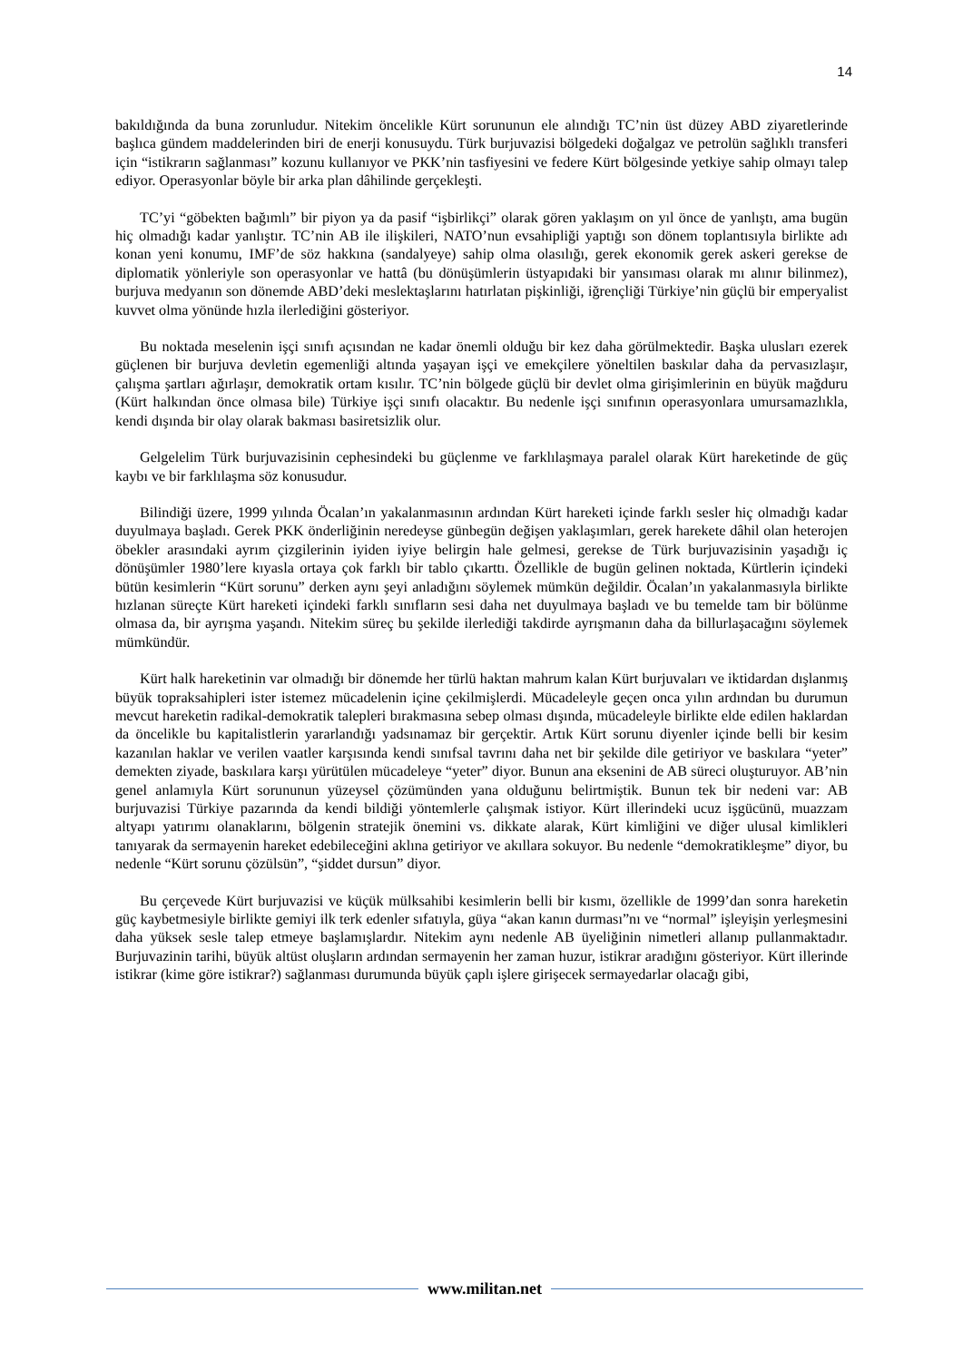14
bakıldığında da buna zorunludur. Nitekim öncelikle Kürt sorununun ele alındığı TC’nin üst düzey ABD ziyaretlerinde başlıca gündem maddelerinden biri de enerji konusuydu. Türk burjuvazisi bölgedeki doğalgaz ve petrolün sağlıklı transferi için “istikrarın sağlanması” kozunu kullanıyor ve PKK’nin tasfiyesini ve federe Kürt bölgesinde yetkiye sahip olmayı talep ediyor. Operasyonlar böyle bir arka plan dâhilinde gerçekleşti.
TC’yi “göbekten bağımlı” bir piyon ya da pasif “işbirlikçi” olarak gören yaklaşım on yıl önce de yanlıştı, ama bugün hiç olmadığı kadar yanlıştır. TC’nin AB ile ilişkileri, NATO’nun evsahipliği yaptığı son dönem toplantısıyla birlikte adı konan yeni konumu, IMF’de söz hakkına (sandalyeye) sahip olma olasılığı, gerek ekonomik gerek askeri gerekse de diplomatik yönleriyle son operasyonlar ve hattâ (bu dönüşümlerin üstyapıdaki bir yansıması olarak mı alınır bilinmez), burjuva medyanın son dönemde ABD’deki meslektaşlarını hatırlatan pişkinliği, iğrençliği Türkiye’nin güçlü bir emperyalist kuvvet olma yönünde hızla ilerlediğini gösteriyor.
Bu noktada meselenin işçi sınıfı açısından ne kadar önemli olduğu bir kez daha görülmektedir. Başka ulusları ezerek güçlenen bir burjuva devletin egemenliği altında yaşayan işçi ve emekçilere yöneltilen baskılar daha da pervasızlaşır, çalışma şartları ağırlaşır, demokratik ortam kısılır. TC’nin bölgede güçlü bir devlet olma girişimlerinin en büyük mağduru (Kürt halkından önce olmasa bile) Türkiye işçi sınıfı olacaktır. Bu nedenle işçi sınıfının operasyonlara umursamazlıkla, kendi dışında bir olay olarak bakması basiretsizlik olur.
Gelgelelim Türk burjuvazisinin cephesindeki bu güçlenme ve farklılaşmaya paralel olarak Kürt hareketinde de güç kaybı ve bir farklılaşma söz konusudur.
Bilindiği üzere, 1999 yılında Öcalan’ın yakalanmasının ardından Kürt hareketi içinde farklı sesler hiç olmadığı kadar duyulmaya başladı. Gerek PKK önderliğinin neredeyse günbegün değişen yaklaşımları, gerek harekete dâhil olan heterojen öbekler arasındaki ayrım çizgilerinin iyiden iyiye belirgin hale gelmesi, gerekse de Türk burjuvazisinin yaşadığı iç dönüşümler 1980’lere kıyasla ortaya çok farklı bir tablo çıkarttı. Özellikle de bugün gelinen noktada, Kürtlerin içindeki bütün kesimlerin “Kürt sorunu” derken aynı şeyi anladığını söylemek mümkün değildir. Öcalan’ın yakalanmasıyla birlikte hızlanan süreçte Kürt hareketi içindeki farklı sınıfların sesi daha net duyulmaya başladı ve bu temelde tam bir bölünme olmasa da, bir ayrışma yaşandı. Nitekim süreç bu şekilde ilerlediği takdirde ayrışmanın daha da billurlaşacağını söylemek mümkündür.
Kürt halk hareketinin var olmadığı bir dönemde her türlü haktan mahrum kalan Kürt burjuvaları ve iktidardan dışlanmış büyük topraksahipleri ister istemez mücadelenin içine çekilmişlerdi. Mücadeleyle geçen onca yılın ardından bu durumun mevcut hareketin radikal-demokratik talepleri bırakmasına sebep olması dışında, mücadeleyle birlikte elde edilen haklardan da öncelikle bu kapitalistlerin yararlandığı yadsınamaz bir gerçektir. Artık Kürt sorunu diyenler içinde belli bir kesim kazanılan haklar ve verilen vaatler karşısında kendi sınıfsal tavrını daha net bir şekilde dile getiriyor ve baskılara “yeter” demekten ziyade, baskılara karşı yürütülen mücadeleye “yeter” diyor. Bunun ana eksenini de AB süreci oluşturuyor. AB’nin genel anlamıyla Kürt sorununun yüzeysel çözümünden yana olduğunu belirtmiştik. Bunun tek bir nedeni var: AB burjuvazisi Türkiye pazarında da kendi bildiği yöntemlerle çalışmak istiyor. Kürt illerindeki ucuz işgücünü, muazzam altyapı yatırımı olanaklarını, bölgenin stratejik önemini vs. dikkate alarak, Kürt kimliğini ve diğer ulusal kimlikleri tanıyarak da sermayenin hareket edebileceğini aklına getiriyor ve akıllara sokuyor. Bu nedenle “demokratikleşme” diyor, bu nedenle “Kürt sorunu çözülsün”, “şiddet dursun” diyor.
Bu çerçevede Kürt burjuvazisi ve küçük mülksahibi kesimlerin belli bir kısmı, özellikle de 1999’dan sonra hareketin güç kaybetmesiyle birlikte gemiyi ilk terk edenler sıfatıyla, güya “akan kanın durması”nı ve “normal” işleyişin yerleşmesini daha yüksek sesle talep etmeye başlamışlardır. Nitekim aynı nedenle AB üyeliğinin nimetleri allanıp pullanmaktadır. Burjuvazinin tarihi, büyük altüst oluşların ardından sermayenin her zaman huzur, istikrar aradığını gösteriyor. Kürt illerinde istikrar (kime göre istikrar?) sağlanması durumunda büyük çaplı işlere girişecek sermayedarlar olacağı gibi,
www.militan.net